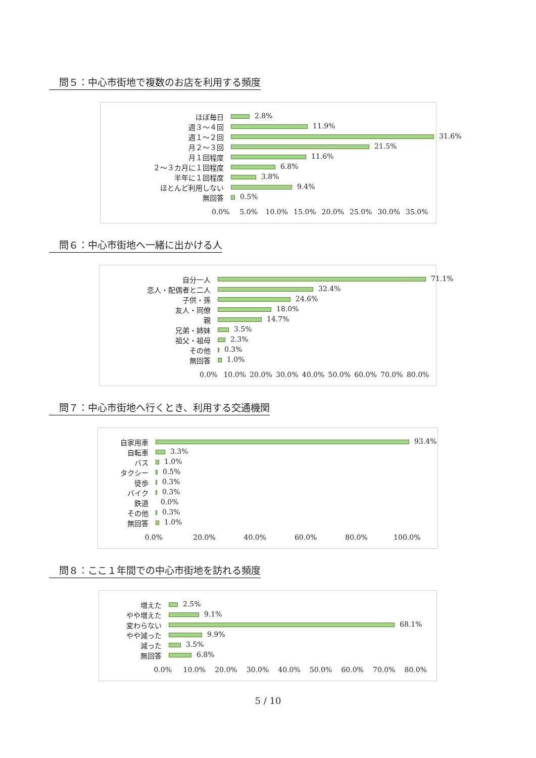問５：中心市街地で複数のお店を利用する頻度
ほぼ毎日
2.8%
週３～４回
11.9%
週１～２回
31.6%
月２～３回
21.5%
月１回程度
11.6%
２～３カ月に１回程度
6.8%
半年に１回程度
3.8%
ほとんど利用しない
9.4%
無回答
0.5%
0.0% 5.0% 10.0% 15.0% 20.0% 25.0% 30.0% 35.0%
問６：中心市街地へ一緒に出かける人
自分一人
71.1%
恋人・配偶者と二人
32.4%
子供・孫
24.6%
友人・同僚
18.0%
親
14.7%
兄弟・姉妹
3.5%
祖父・祖母
2.3%
その他
0.3%
無回答
1.0%
0.0% 10.0% 20.0% 30.0% 40.0% 50.0% 60.0% 70.0% 80.0%
問７：中心市街地へ行くとき、利用する交通機関
自家用車
93.4%
自転車
3.3%
バス
1.0%
タクシー
0.5%
徒歩
0.3%
バイク
0.3%
鉄道
0.0%
その他
0.3%
無回答
1.0%
0.0% 20.0% 40.0% 60.0% 80.0% 100.0%
問８：ここ１年間での中心市街地を訪れる頻度
増えた
2.5%
やや増えた
9.1%
変わらない
68.1%
やや減った
9.9%
減った
3.5%
無回答
6.8%
0.0% 10.0% 20.0% 30.0% 40.0% 50.0% 60.0% 70.0% 80.0%
5 / 10